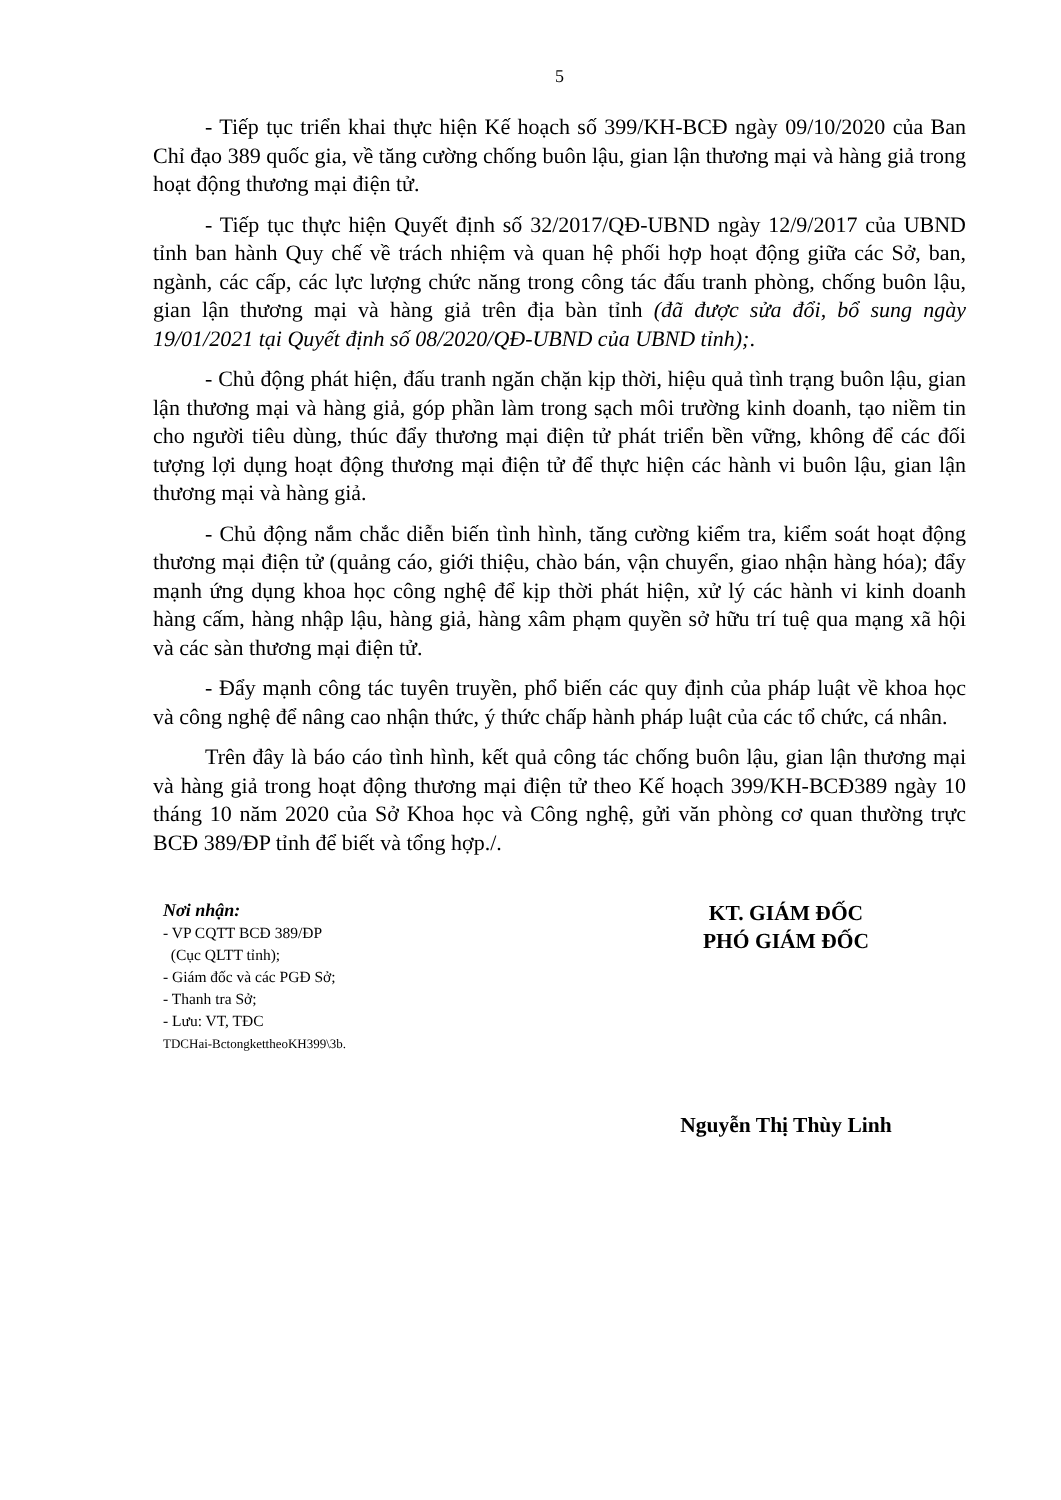5
- Tiếp tục triển khai thực hiện Kế hoạch số 399/KH-BCĐ ngày 09/10/2020 của Ban Chỉ đạo 389 quốc gia, về tăng cường chống buôn lậu, gian lận thương mại và hàng giả trong hoạt động thương mại điện tử.
- Tiếp tục thực hiện Quyết định số 32/2017/QĐ-UBND ngày 12/9/2017 của UBND tỉnh ban hành Quy chế về trách nhiệm và quan hệ phối hợp hoạt động giữa các Sở, ban, ngành, các cấp, các lực lượng chức năng trong công tác đấu tranh phòng, chống buôn lậu, gian lận thương mại và hàng giả trên địa bàn tỉnh (đã được sửa đổi, bổ sung ngày 19/01/2021 tại Quyết định số 08/2020/QĐ-UBND của UBND tỉnh);.
- Chủ động phát hiện, đấu tranh ngăn chặn kịp thời, hiệu quả tình trạng buôn lậu, gian lận thương mại và hàng giả, góp phần làm trong sạch môi trường kinh doanh, tạo niềm tin cho người tiêu dùng, thúc đẩy thương mại điện tử phát triển bền vững, không để các đối tượng lợi dụng hoạt động thương mại điện tử để thực hiện các hành vi buôn lậu, gian lận thương mại và hàng giả.
- Chủ động nắm chắc diễn biến tình hình, tăng cường kiểm tra, kiểm soát hoạt động thương mại điện tử (quảng cáo, giới thiệu, chào bán, vận chuyển, giao nhận hàng hóa); đẩy mạnh ứng dụng khoa học công nghệ để kịp thời phát hiện, xử lý các hành vi kinh doanh hàng cấm, hàng nhập lậu, hàng giả, hàng xâm phạm quyền sở hữu trí tuệ qua mạng xã hội và các sàn thương mại điện tử.
- Đẩy mạnh công tác tuyên truyền, phổ biến các quy định của pháp luật về khoa học và công nghệ để nâng cao nhận thức, ý thức chấp hành pháp luật của các tổ chức, cá nhân.
Trên đây là báo cáo tình hình, kết quả công tác chống buôn lậu, gian lận thương mại và hàng giả trong hoạt động thương mại điện tử theo Kế hoạch 399/KH-BCĐ389 ngày 10 tháng 10 năm 2020 của Sở Khoa học và Công nghệ, gửi văn phòng cơ quan thường trực BCĐ 389/ĐP tỉnh để biết và tổng hợp./.
Nơi nhận:
- VP CQTT BCĐ 389/ĐP
(Cục QLTT tỉnh);
- Giám đốc và các PGĐ Sở;
- Thanh tra Sở;
- Lưu: VT, TĐC
TDCHai-BctongkettheoKH399\3b.
KT. GIÁM ĐỐC
PHÓ GIÁM ĐỐC
Nguyễn Thị Thùy Linh